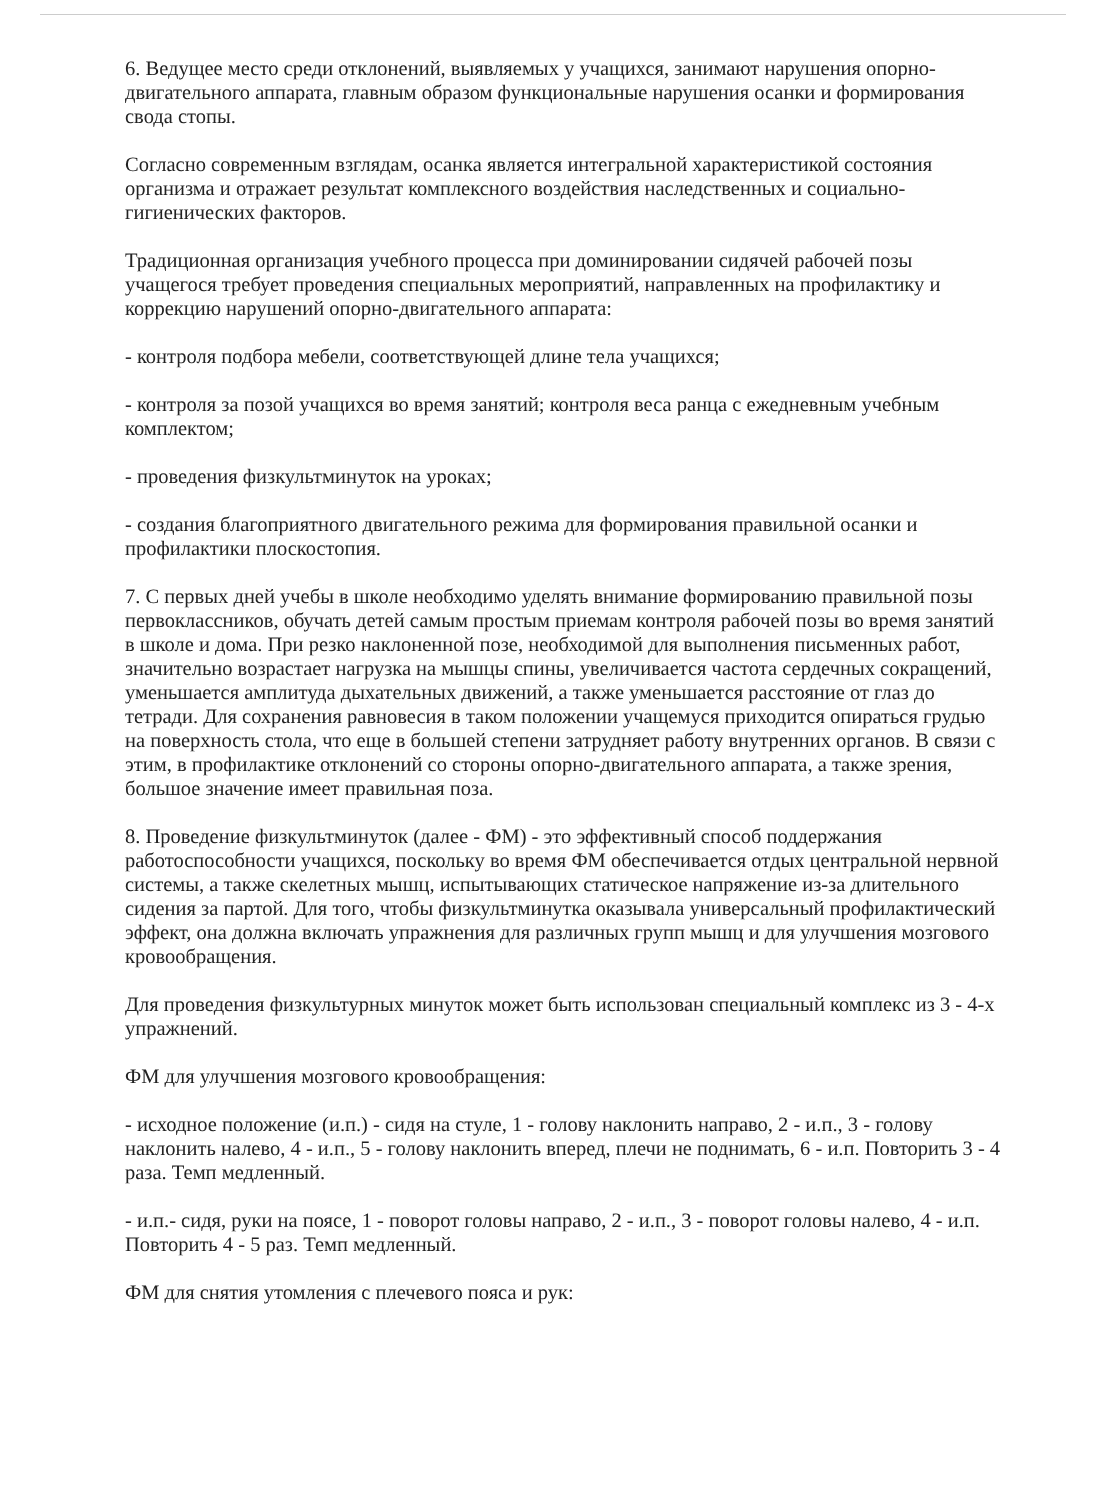6. Ведущее место среди отклонений, выявляемых у учащихся, занимают нарушения опорно-двигательного аппарата, главным образом функциональные нарушения осанки и формирования свода стопы.
Согласно современным взглядам, осанка является интегральной характеристикой состояния организма и отражает результат комплексного воздействия наследственных и социально-гигиенических факторов.
Традиционная организация учебного процесса при доминировании сидячей рабочей позы учащегося требует проведения специальных мероприятий, направленных на профилактику и коррекцию нарушений опорно-двигательного аппарата:
- контроля подбора мебели, соответствующей длине тела учащихся;
- контроля за позой учащихся во время занятий; контроля веса ранца с ежедневным учебным комплектом;
- проведения физкультминуток на уроках;
- создания благоприятного двигательного режима для формирования правильной осанки и профилактики плоскостопия.
7. С первых дней учебы в школе необходимо уделять внимание формированию правильной позы первоклассников, обучать детей самым простым приемам контроля рабочей позы во время занятий в школе и дома. При резко наклоненной позе, необходимой для выполнения письменных работ, значительно возрастает нагрузка на мышцы спины, увеличивается частота сердечных сокращений, уменьшается амплитуда дыхательных движений, а также уменьшается расстояние от глаз до тетради. Для сохранения равновесия в таком положении учащемуся приходится опираться грудью на поверхность стола, что еще в большей степени затрудняет работу внутренних органов. В связи с этим, в профилактике отклонений со стороны опорно-двигательного аппарата, а также зрения, большое значение имеет правильная поза.
8. Проведение физкультминуток (далее - ФМ) - это эффективный способ поддержания работоспособности учащихся, поскольку во время ФМ обеспечивается отдых центральной нервной системы, а также скелетных мышц, испытывающих статическое напряжение из-за длительного сидения за партой. Для того, чтобы физкультминутка оказывала универсальный профилактический эффект, она должна включать упражнения для различных групп мышц и для улучшения мозгового кровообращения.
Для проведения физкультурных минуток может быть использован специальный комплекс из 3 - 4-х упражнений.
ФМ для улучшения мозгового кровообращения:
- исходное положение (и.п.) - сидя на стуле, 1 - голову наклонить направо, 2 - и.п., 3 - голову наклонить налево, 4 - и.п., 5 - голову наклонить вперед, плечи не поднимать, 6 - и.п. Повторить 3 - 4 раза. Темп медленный.
- и.п.- сидя, руки на поясе, 1 - поворот головы направо, 2 - и.п., 3 - поворот головы налево, 4 - и.п. Повторить 4 - 5 раз. Темп медленный.
ФМ для снятия утомления с плечевого пояса и рук: